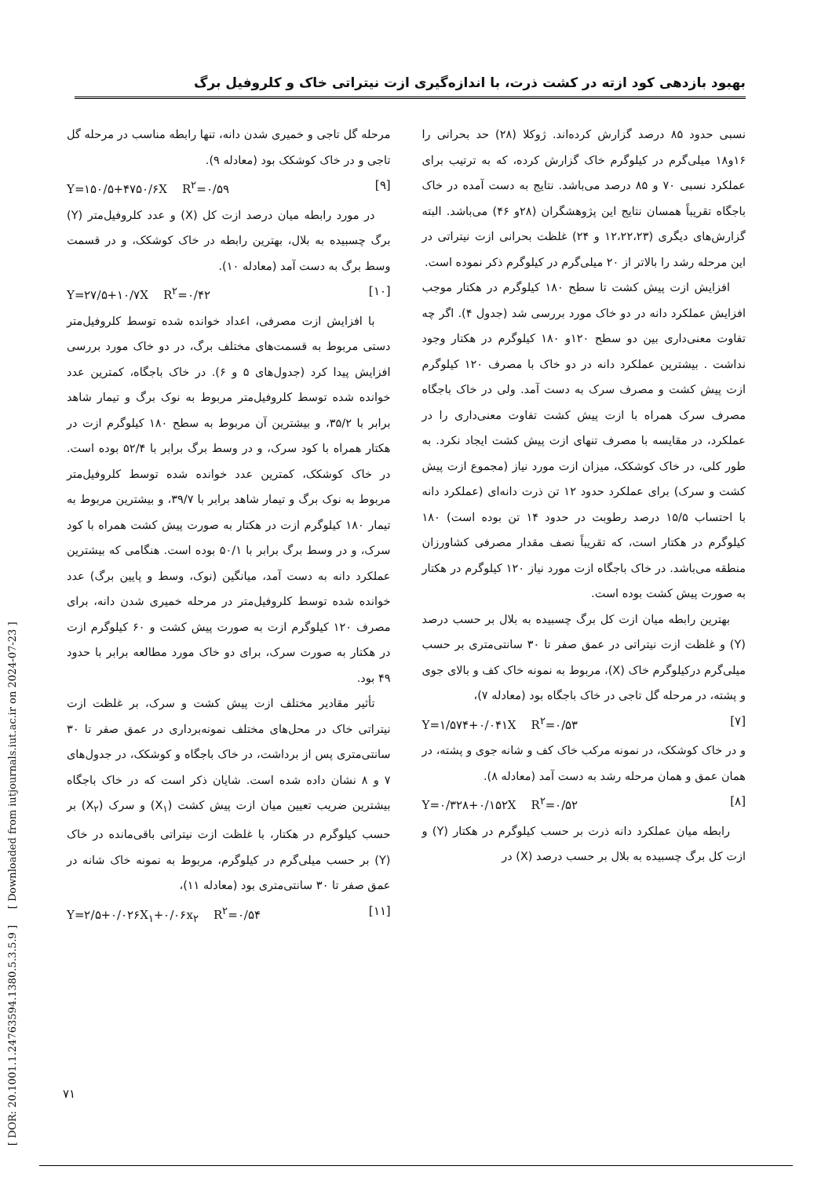بهبود بازدهی کود ازته در کشت ذرت، با اندازه‌گیری ازت نیتراتی خاک و کلروفیل برگ
نسبی حدود ۸۵ درصد گزارش کرده‌اند. ژوکلا (۲۸) حد بحرانی را ۱۶و۱۸ میلی‌گرم در کیلوگرم خاک گزارش کرده، که به ترتیب برای عملکرد نسبی ۷۰ و ۸۵ درصد می‌باشد. نتایج به دست آمده در خاک باجگاه تقریباً همسان نتایج این پژوهشگران (۲۸و ۴۶) می‌باشد. البته گزارش‌های دیگری (۱۲،۲۲،۲۳ و ۲۴) غلظت بحرانی ازت نیتراتی در این مرحله رشد را بالاتر از ۲۰ میلی‌گرم در کیلوگرم ذکر نموده است.
افزایش ازت پیش کشت تا سطح ۱۸۰ کیلوگرم در هکتار موجب افزایش عملکرد دانه در دو خاک مورد بررسی شد (جدول ۴). اگر چه تفاوت معنی‌داری بین دو سطح ۱۲۰و ۱۸۰ کیلوگرم در هکتار وجود نداشت . بیشترین عملکرد دانه در دو خاک با مصرف ۱۲۰ کیلوگرم ازت پیش کشت و مصرف سرک به دست آمد. ولی در خاک باجگاه مصرف سرک همراه با ازت پیش کشت تفاوت معنی‌داری را در عملکرد، در مقایسه با مصرف تنهای ازت پیش کشت ایجاد نکرد. به طور کلی، در خاک کوشکک، میزان ازت مورد نیاز (مجموع ازت پیش کشت و سرک) برای عملکرد حدود ۱۲ تن ذرت دانه‌ای (عملکرد دانه با احتساب ۱۵/۵ درصد رطوبت در حدود ۱۴ تن بوده است) ۱۸۰ کیلوگرم در هکتار است، که تقریباً نصف مقدار مصرفی کشاورزان منطقه می‌باشد. در خاک باجگاه ازت مورد نیاز ۱۲۰ کیلوگرم در هکتار به صورت پیش کشت بوده است.
بهترین رابطه میان ازت کل برگ چسبیده به بلال بر حسب درصد (Y) و غلظت ازت نیتراتی در عمق صفر تا ۳۰ سانتی‌متری بر حسب میلی‌گرم درکیلوگرم خاک (X)، مربوط به نمونه خاک کف و بالای جوی و پشته، در مرحله گل تاجی در خاک باجگاه بود (معادله ۷)،
Y=۱/۵۷۴+۰/۰۴۱X R<sup>۲</sup>=۰/۵۳ [۷]
و در خاک کوشکک، در نمونه مرکب خاک کف و شانه جوی و پشته، در همان عمق و همان مرحله رشد به دست آمد (معادله ۸).
Y=۰/۳۲۸+۰/۱۵۲X R<sup>۲</sup>=۰/۵۲ [۸]
رابطه میان عملکرد دانه ذرت بر حسب کیلوگرم در هکتار (Y) و ازت کل برگ چسبیده به بلال بر حسب درصد (X) در
مرحله گل تاجی و خمیری شدن دانه، تنها رابطه مناسب در مرحله گل تاجی و در خاک کوشکک بود (معادله ۹).
Y=۱۵۰/۵+۴۷۵۰/۶X R<sup>۲</sup>=۰/۵۹ [۹]
در مورد رابطه میان درصد ازت کل (X) و عدد کلروفیل‌متر (Y) برگ چسبیده به بلال، بهترین رابطه در خاک کوشکک، و در قسمت وسط برگ به دست آمد (معادله ۱۰).
Y=۲۷/۵+۱۰/۷X R<sup>۲</sup>=۰/۴۲ [۱۰]
با افزایش ازت مصرفی، اعداد خوانده شده توسط کلروفیل‌متر دستی مربوط به قسمت‌های مختلف برگ، در دو خاک مورد بررسی افزایش پیدا کرد (جدول‌های ۵ و ۶). در خاک باجگاه، کمترین عدد خوانده شده توسط کلروفیل‌متر مربوط به نوک برگ و تیمار شاهد برابر با ۳۵/۲، و بیشترین آن مربوط به سطح ۱۸۰ کیلوگرم ازت در هکتار همراه با کود سرک، و در وسط برگ برابر با ۵۲/۴ بوده است. در خاک کوشکک، کمترین عدد خوانده شده توسط کلروفیل‌متر مربوط به نوک برگ و تیمار شاهد برابر با ۳۹/۷، و بیشترین مربوط به تیمار ۱۸۰ کیلوگرم ازت در هکتار به صورت پیش کشت همراه با کود سرک، و در وسط برگ برابر با ۵۰/۱ بوده است. هنگامی که بیشترین عملکرد دانه به دست آمد، میانگین (نوک، وسط و پایین برگ) عدد خوانده شده توسط کلروفیل‌متر در مرحله خمیری شدن دانه، برای مصرف ۱۲۰ کیلوگرم ازت به صورت پیش کشت و ۶۰ کیلوگرم ازت در هکتار به صورت سرک، برای دو خاک مورد مطالعه برابر با حدود ۴۹ بود.
تأثیر مقادیر مختلف ازت پیش کشت و سرک، بر غلظت ازت نیتراتی خاک در محل‌های مختلف نمونه‌برداری در عمق صفر تا ۳۰ سانتی‌متری پس از برداشت، در خاک باجگاه و کوشکک، در جدول‌های ۷ و ۸ نشان داده شده است. شایان ذکر است که در خاک باجگاه بیشترین ضریب تعیین میان ازت پیش کشت (X<sub>۱</sub>) و سرک (X<sub>۲</sub>) بر حسب کیلوگرم در هکتار، با غلظت ازت نیتراتی باقی‌مانده در خاک (Y) بر حسب میلی‌گرم در کیلوگرم، مربوط به نمونه خاک شانه در عمق صفر تا ۳۰ سانتی‌متری بود (معادله ۱۱)،
Y=۲/۵+۰/۰۲۶X<sub>۱</sub>+۰/۰۶x<sub>۲</sub> R<sup>۲</sup>=۰/۵۴ [۱۱]
[ DOR: 20.1001.1.24763594.1380.5.3.5.9 ] [ Downloaded from iutjournals.iut.ac.ir on 2024-07-23 ]
۷۱